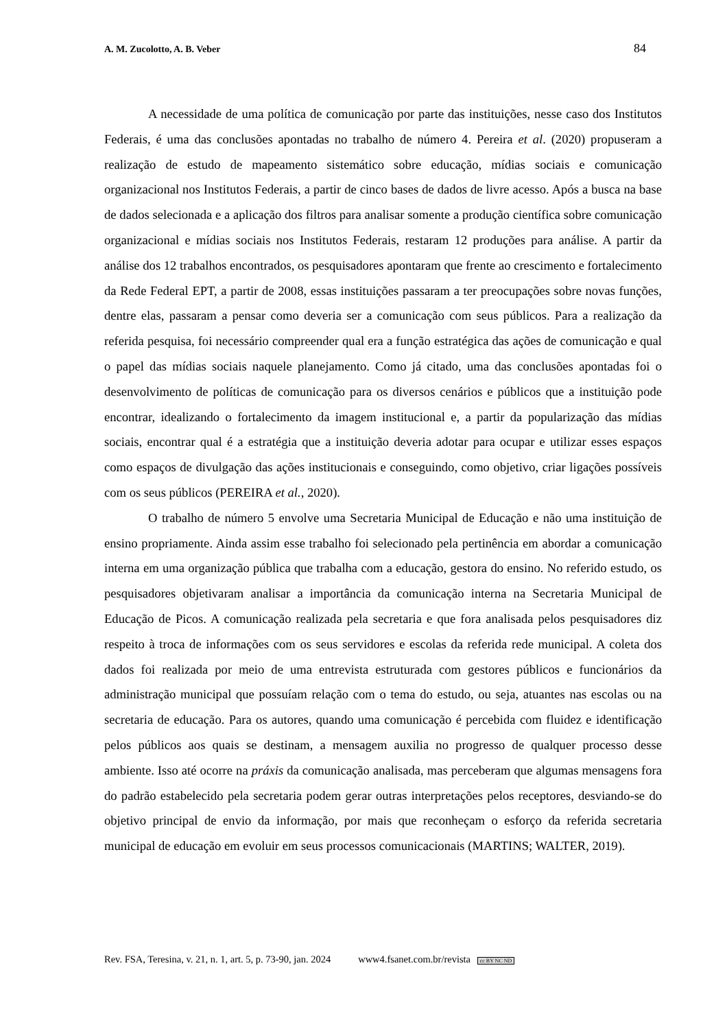A. M. Zucolotto, A. B. Veber 84
A necessidade de uma política de comunicação por parte das instituições, nesse caso dos Institutos Federais, é uma das conclusões apontadas no trabalho de número 4. Pereira et al. (2020) propuseram a realização de estudo de mapeamento sistemático sobre educação, mídias sociais e comunicação organizacional nos Institutos Federais, a partir de cinco bases de dados de livre acesso. Após a busca na base de dados selecionada e a aplicação dos filtros para analisar somente a produção científica sobre comunicação organizacional e mídias sociais nos Institutos Federais, restaram 12 produções para análise. A partir da análise dos 12 trabalhos encontrados, os pesquisadores apontaram que frente ao crescimento e fortalecimento da Rede Federal EPT, a partir de 2008, essas instituições passaram a ter preocupações sobre novas funções, dentre elas, passaram a pensar como deveria ser a comunicação com seus públicos. Para a realização da referida pesquisa, foi necessário compreender qual era a função estratégica das ações de comunicação e qual o papel das mídias sociais naquele planejamento. Como já citado, uma das conclusões apontadas foi o desenvolvimento de políticas de comunicação para os diversos cenários e públicos que a instituição pode encontrar, idealizando o fortalecimento da imagem institucional e, a partir da popularização das mídias sociais, encontrar qual é a estratégia que a instituição deveria adotar para ocupar e utilizar esses espaços como espaços de divulgação das ações institucionais e conseguindo, como objetivo, criar ligações possíveis com os seus públicos (PEREIRA et al., 2020).
O trabalho de número 5 envolve uma Secretaria Municipal de Educação e não uma instituição de ensino propriamente. Ainda assim esse trabalho foi selecionado pela pertinência em abordar a comunicação interna em uma organização pública que trabalha com a educação, gestora do ensino. No referido estudo, os pesquisadores objetivaram analisar a importância da comunicação interna na Secretaria Municipal de Educação de Picos. A comunicação realizada pela secretaria e que fora analisada pelos pesquisadores diz respeito à troca de informações com os seus servidores e escolas da referida rede municipal. A coleta dos dados foi realizada por meio de uma entrevista estruturada com gestores públicos e funcionários da administração municipal que possuíam relação com o tema do estudo, ou seja, atuantes nas escolas ou na secretaria de educação. Para os autores, quando uma comunicação é percebida com fluidez e identificação pelos públicos aos quais se destinam, a mensagem auxilia no progresso de qualquer processo desse ambiente. Isso até ocorre na práxis da comunicação analisada, mas perceberam que algumas mensagens fora do padrão estabelecido pela secretaria podem gerar outras interpretações pelos receptores, desviando-se do objetivo principal de envio da informação, por mais que reconheçam o esforço da referida secretaria municipal de educação em evoluir em seus processos comunicacionais (MARTINS; WALTER, 2019).
Rev. FSA, Teresina, v. 21, n. 1, art. 5, p. 73-90, jan. 2024 www4.fsanet.com.br/revista cc BY NC ND